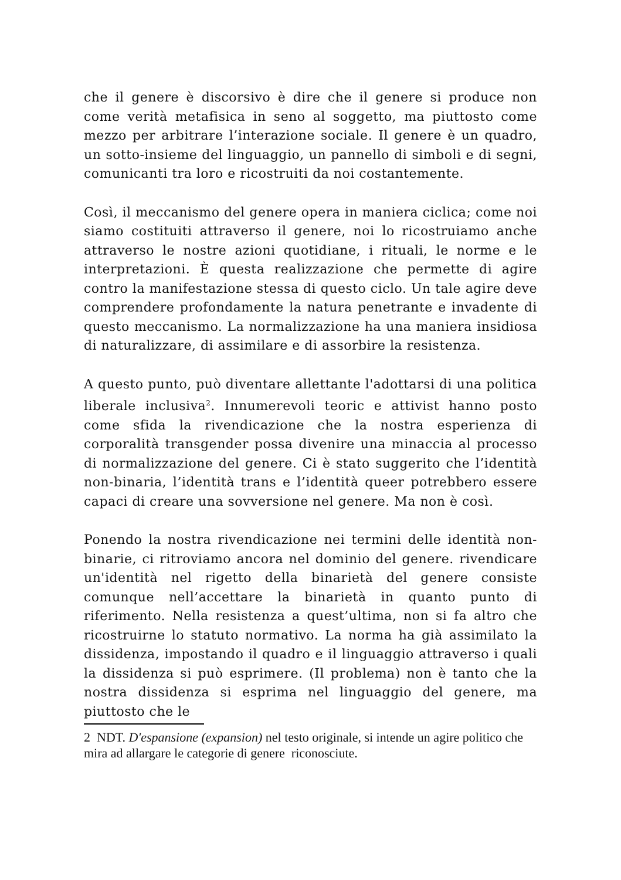che il genere è discorsivo è dire che il genere si produce non come verità metafisica in seno al soggetto, ma piuttosto come mezzo per arbitrare l’interazione sociale. Il genere è un quadro, un sotto-insieme del linguaggio, un pannello di simboli e di segni, comunicanti tra loro e ricostruiti da noi costantemente.
Così, il meccanismo del genere opera in maniera ciclica; come noi siamo costituiti attraverso il genere, noi lo ricostruiamo anche attraverso le nostre azioni quotidiane, i rituali, le norme e le interpretazioni. È questa realizzazione che permette di agire contro la manifestazione stessa di questo ciclo. Un tale agire deve comprendere profondamente la natura penetrante e invadente di questo meccanismo. La normalizzazione ha una maniera insidiosa di naturalizzare, di assimilare e di assorbire la resistenza.
A questo punto, può diventare allettante l'adottarsi di una politica liberale inclusiva<sup>2</sup>. Innumerevoli teoric e attivist hanno posto come sfida la rivendicazione che la nostra esperienza di corporalità transgender possa divenire una minaccia al processo di normalizzazione del genere. Ci è stato suggerito che l’identità non-binaria, l’identità trans e l’identità queer potrebbero essere capaci di creare una sovversione nel genere. Ma non è così.
Ponendo la nostra rivendicazione nei termini delle identità non-binarie, ci ritroviamo ancora nel dominio del genere. rivendicare un'identità nel rigetto della binarietà del genere consiste comunque nell’accettare la binarietà in quanto punto di riferimento. Nella resistenza a quest’ultima, non si fa altro che ricostruirne lo statuto normativo. La norma ha già assimilato la dissidenza, impostando il quadro e il linguaggio attraverso i quali la dissidenza si può esprimere. (Il problema) non è tanto che la nostra dissidenza si esprima nel linguaggio del genere, ma piuttosto che le
2 NDT. D'espansione (expansion) nel testo originale, si intende un agire politico che mira ad allargare le categorie di genere riconosciute.